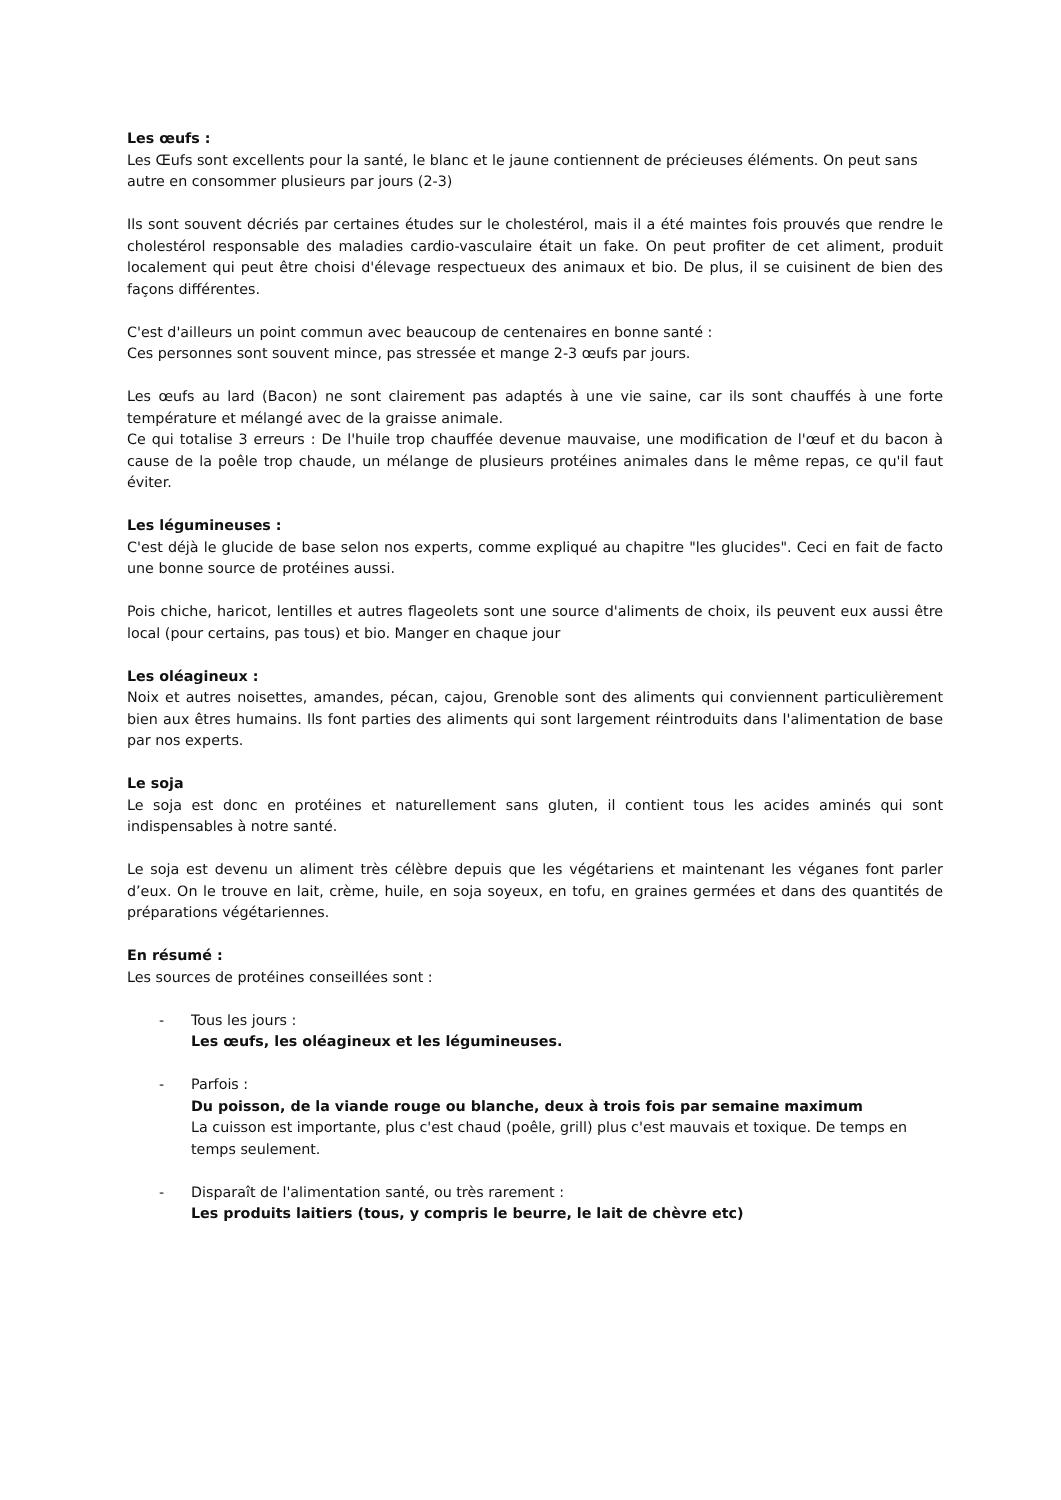Les œufs :
Les Œufs sont excellents pour la santé, le blanc et le jaune contiennent de précieuses éléments. On peut sans autre en consommer plusieurs par jours (2-3)
Ils sont souvent décriés par certaines études sur le cholestérol, mais il a été maintes fois prouvés que rendre le cholestérol responsable des maladies cardio-vasculaire était un fake. On peut profiter de cet aliment, produit localement qui peut être choisi d'élevage respectueux des animaux et bio. De plus, il se cuisinent de bien des façons différentes.
C'est d'ailleurs un point commun avec beaucoup de centenaires en bonne santé :
Ces personnes sont souvent mince, pas stressée et mange 2-3 œufs par jours.
Les œufs au lard (Bacon) ne sont clairement pas adaptés à une vie saine, car ils sont chauffés à une forte température et mélangé avec de la graisse animale.
Ce qui totalise 3 erreurs : De l'huile trop chauffée devenue mauvaise, une modification de l'œuf et du bacon à cause de la poêle trop chaude, un mélange de plusieurs protéines animales dans le même repas, ce qu'il faut éviter.
Les légumineuses :
C'est déjà le glucide de base selon nos experts, comme expliqué au chapitre "les glucides". Ceci en fait de facto une bonne source de protéines aussi.
Pois chiche, haricot, lentilles et autres flageolets sont une source d'aliments de choix, ils peuvent eux aussi être local (pour certains, pas tous) et bio. Manger en chaque jour
Les oléagineux :
Noix et autres noisettes, amandes, pécan, cajou, Grenoble sont des aliments qui conviennent particulièrement bien aux êtres humains. Ils font parties des aliments qui sont largement réintroduits dans l'alimentation de base par nos experts.
Le soja
Le soja est donc en protéines et naturellement sans gluten, il contient tous les acides aminés qui sont indispensables à notre santé.
Le soja est devenu un aliment très célèbre depuis que les végétariens et maintenant les véganes font parler d’eux. On le trouve en lait, crème, huile, en soja soyeux, en tofu, en graines germées et dans des quantités de préparations végétariennes.
En résumé :
Les sources de protéines conseillées sont :
- Tous les jours :
Les œufs, les oléagineux et les légumineuses.
- Parfois :
Du poisson, de la viande rouge ou blanche, deux à trois fois par semaine maximum
La cuisson est importante, plus c'est chaud (poêle, grill) plus c'est mauvais et toxique. De temps en temps seulement.
- Disparaît de l'alimentation santé, ou très rarement :
Les produits laitiers (tous, y compris le beurre, le lait de chèvre etc)